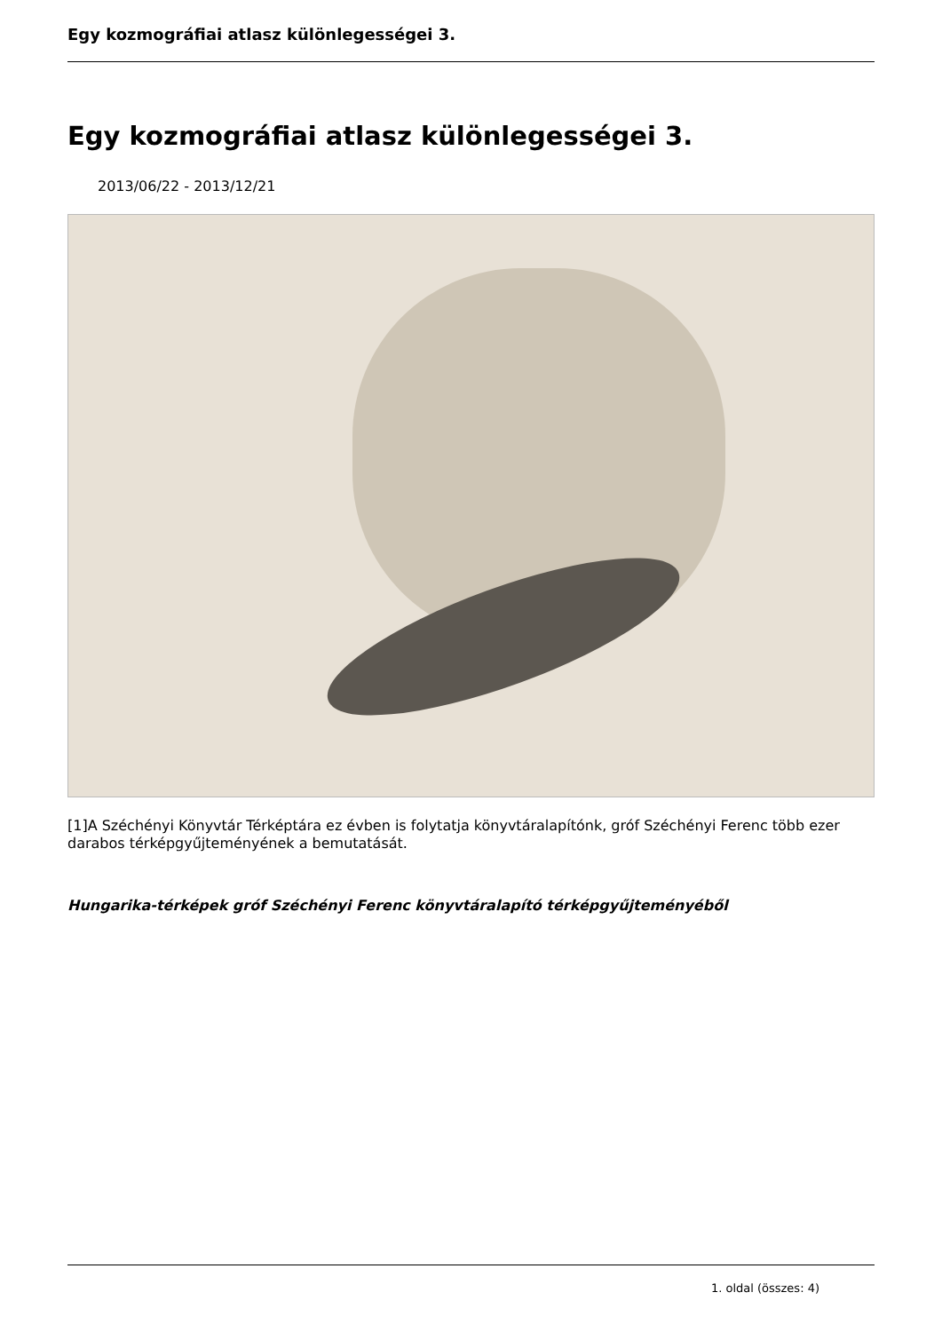Egy kozmográfiai atlasz különlegességei 3.
Egy kozmográfiai atlasz különlegességei 3.
2013/06/22 - 2013/12/21
[1]A Széchényi Könyvtár Térképtára ez évben is folytatja könyvtáralapítónk, gróf Széchényi Ferenc több ezer darabos térképgyűjteményének a bemutatását.
Hungarika-térképek gróf Széchényi Ferenc könyvtáralapító térképgyűjteményéből
1. oldal (összes: 4)